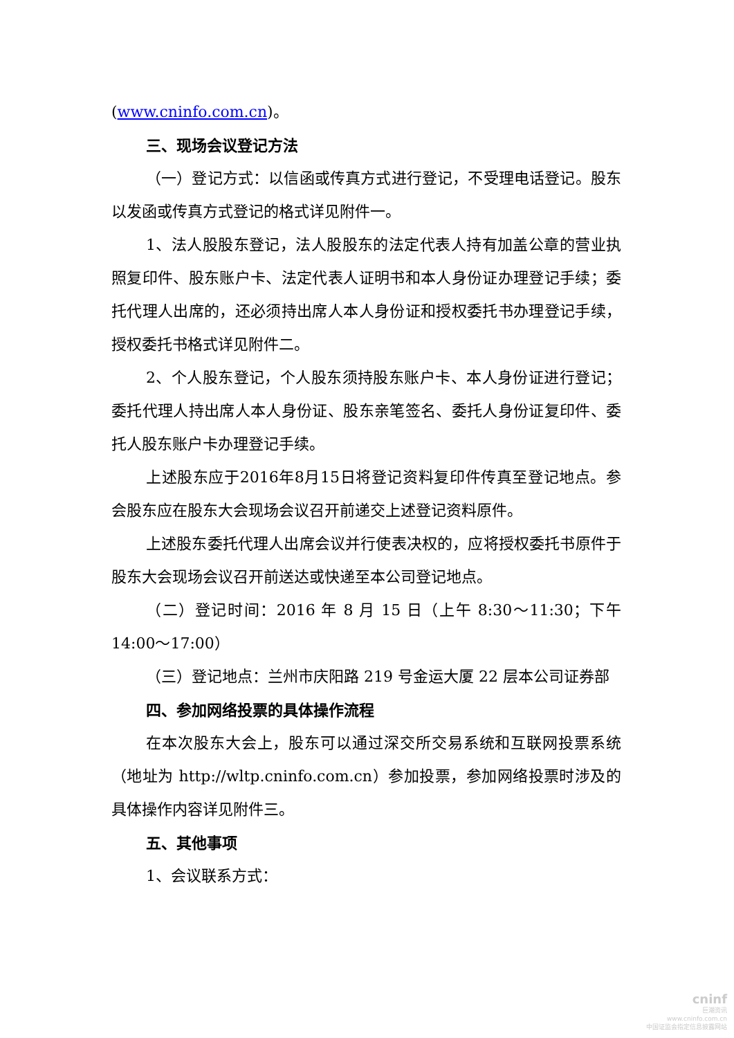(www.cninfo.com.cn)。
三、现场会议登记方法
（一）登记方式：以信函或传真方式进行登记，不受理电话登记。股东以发函或传真方式登记的格式详见附件一。
1、法人股股东登记，法人股股东的法定代表人持有加盖公章的营业执照复印件、股东账户卡、法定代表人证明书和本人身份证办理登记手续；委托代理人出席的，还必须持出席人本人身份证和授权委托书办理登记手续，授权委托书格式详见附件二。
2、个人股东登记，个人股东须持股东账户卡、本人身份证进行登记；委托代理人持出席人本人身份证、股东亲笔签名、委托人身份证复印件、委托人股东账户卡办理登记手续。
上述股东应于2016年8月15日将登记资料复印件传真至登记地点。参会股东应在股东大会现场会议召开前递交上述登记资料原件。
上述股东委托代理人出席会议并行使表决权的，应将授权委托书原件于股东大会现场会议召开前送达或快递至本公司登记地点。
（二）登记时间：2016 年 8 月 15 日（上午 8:30～11:30；下午14:00～17:00）
（三）登记地点：兰州市庆阳路 219 号金运大厦 22 层本公司证券部
四、参加网络投票的具体操作流程
在本次股东大会上，股东可以通过深交所交易系统和互联网投票系统（地址为 http://wltp.cninfo.com.cn）参加投票，参加网络投票时涉及的具体操作内容详见附件三。
五、其他事项
1、会议联系方式：
cninf
巨潮资讯
www.cninfo.com.cn
中国证监会指定信息披露网站